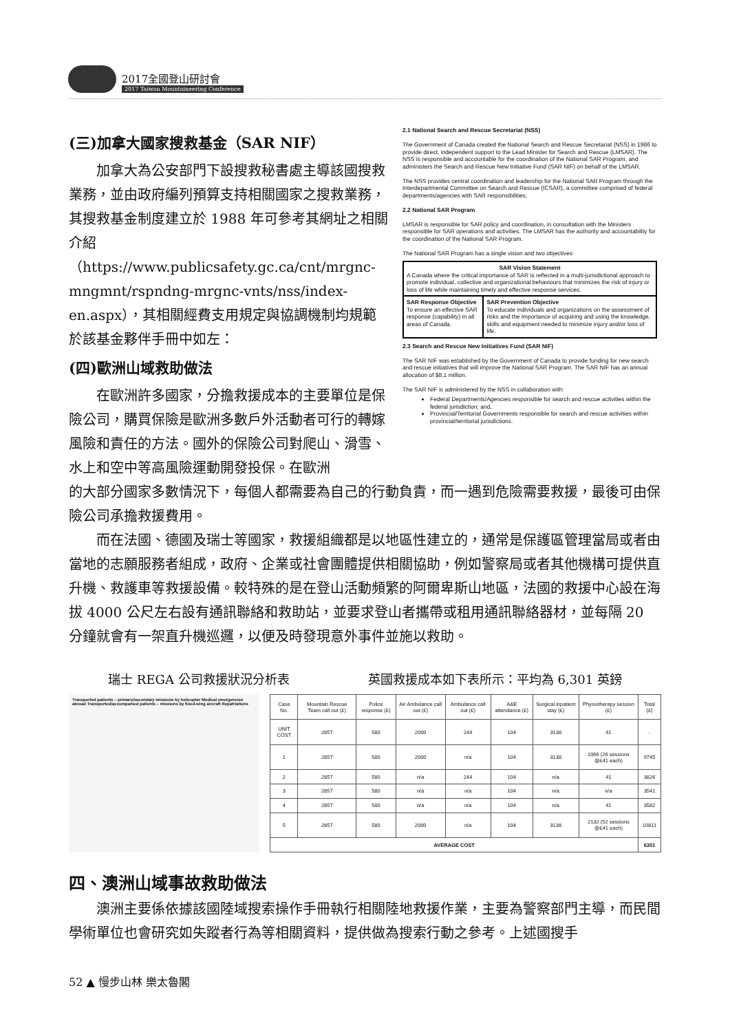2017全國登山研討會
2017 Taiwan Mountaineering Conference
(三)加拿大國家搜救基金（SAR NIF）
加拿大為公安部門下設搜救秘書處主導該國搜救業務，並由政府編列預算支持相關國家之搜救業務，其搜救基金制度建立於 1988 年可參考其網址之相關介紹（https://www.publicsafety.gc.ca/cnt/mrgnc-mngmnt/rspndng-mrgnc-vnts/nss/index-en.aspx），其相關經費支用規定與協調機制均規範於該基金夥伴手冊中如左：
(四)歐洲山域救助做法
在歐洲許多國家，分擔救援成本的主要單位是保險公司，購買保險是歐洲多數戶外活動者可行的轉嫁風險和責任的方法。國外的保險公司對爬山、滑雪、水上和空中等高風險運動開發投保。在歐洲
2.1 National Search and Rescue Secretariat (NSS)
The Government of Canada created the National Search and Rescue Secretariat (NSS) in 1986 to provide direct, independent support to the Lead Minister for Search and Rescue (LMSAR). The NSS is responsible and accountable for the coordination of the National SAR Program, and administers the Search and Rescue New Initiative Fund (SAR NIF) on behalf of the LMSAR.
The NSS provides central coordination and leadership for the National SAR Program through the Interdepartmental Committee on Search and Rescue (ICSAR), a committee comprised of federal departments/agencies with SAR responsibilities.
2.2 National SAR Program
LMSAR is responsible for SAR policy and coordination, in consultation with the Ministers responsible for SAR operations and activities. The LMSAR has the authority and accountability for the coordination of the National SAR Program.
The National SAR Program has a single vision and two objectives:
| SAR Vision Statement A Canada where the critical importance of SAR is reflected in a multi-jurisdictional approach to promote individual, collective and organizational behaviours that minimizes the risk of injury or loss of life while maintaining timely and effective response services. | |
| SAR Response Objective To ensure an effective SAR response (capability) in all areas of Canada. | SAR Prevention Objective To educate individuals and organizations on the assessment of risks and the importance of acquiring and using the knowledge, skills and equipment needed to minimize injury and/or loss of life. |
2.3 Search and Rescue New Initiatives Fund (SAR NIF)
The SAR NIF was established by the Government of Canada to provide funding for new search and rescue initiatives that will improve the National SAR Program. The SAR NIF has an annual allocation of $8.1 million.
The SAR NIF is administered by the NSS in collaboration with:
Federal Departments/Agencies responsible for search and rescue activities within the federal jurisdiction; and,
Provincial/Territorial Governments responsible for search and rescue activities within provincial/territorial jurisdictions.
的大部分國家多數情況下，每個人都需要為自己的行動負責，而一遇到危險需要救援，最後可由保險公司承擔救援費用。
而在法國、德國及瑞士等國家，救援組織都是以地區性建立的，通常是保護區管理當局或者由當地的志願服務者組成，政府、企業或社會團體提供相關協助，例如警察局或者其他機構可提供直升機、救護車等救援設備。較特殊的是在登山活動頻繁的阿爾卑斯山地區，法國的救援中心設在海拔 4000 公尺左右設有通訊聯絡和救助站，並要求登山者攜帶或租用通訊聯絡器材，並每隔 20 分鐘就會有一架直升機巡邏，以便及時發現意外事件並施以救助。
瑞士 REGA 公司救援狀況分析表 英國救援成本如下表所示：平均為 6,301 英鎊
Transported patients – primary/secondary missions by helicopter Medical emergencies abroad Transported/accompanied patients – missions by fixed-wing aircraft Repatriations
| Case No. | Mountain Rescue Team call out (£) | Police response (£) | Air Ambulance call out (£) | Ambulance call out (£) | A&E attendance (£) | Surgical inpatient stay (£) | Physiotherapy session (£) | Total (£) |
| --- | --- | --- | --- | --- | --- | --- | --- | --- |
| UNIT COST | 2857 | 580 | 2000 | 244 | 104 | 3138 | 41 | - |
| 1 | 2857 | 580 | 2000 | n/a | 104 | 3138 | 1066 (26 sessions @£41 each) | 9745 |
| 2 | 2857 | 580 | n/a | 244 | 104 | n/a | 41 | 3826 |
| 3 | 2857 | 580 | n/a | n/a | 104 | n/a | n/a | 3541 |
| 4 | 2857 | 580 | n/a | n/a | 104 | n/a | 41 | 3582 |
| 5 | 2857 | 580 | 2000 | n/a | 104 | 3138 | 2132 (52 sessions @£41 each) | 10811 |
| AVERAGE COST | | | | | | | | 6301 |
四、澳洲山域事故救助做法
澳洲主要係依據該國陸域搜索操作手冊執行相關陸地救援作業，主要為警察部門主導，而民間學術單位也會研究如失蹤者行為等相關資料，提供做為搜索行動之參考。上述國搜手
52 ▲ 慢步山林 樂太魯閣